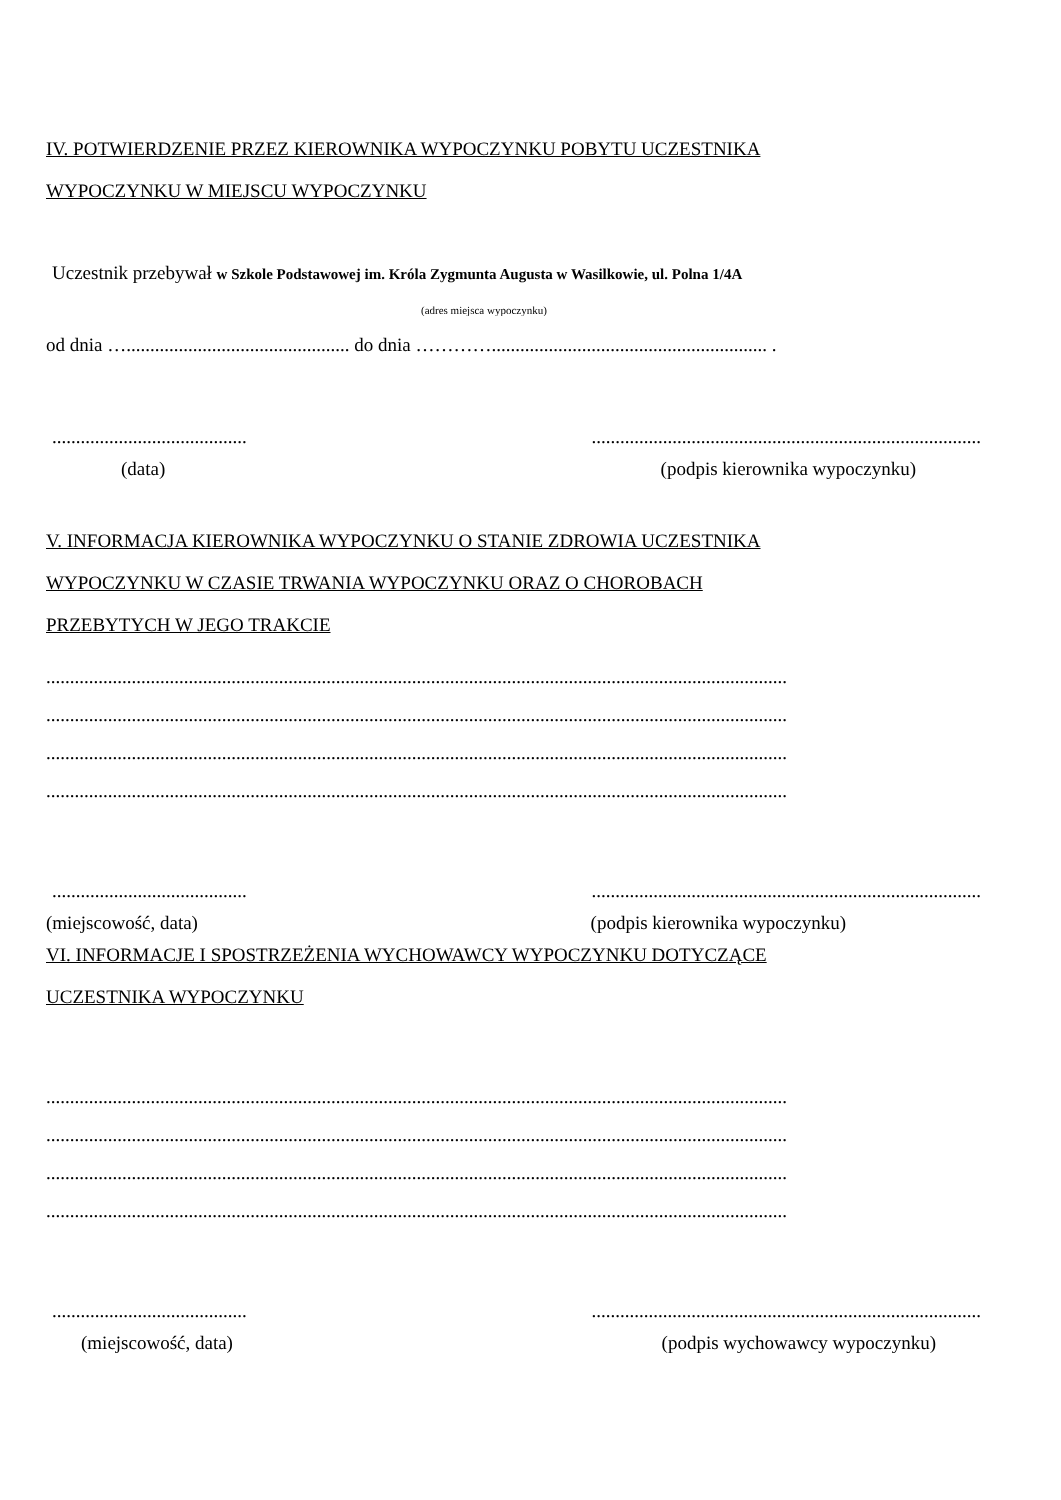IV. POTWIERDZENIE PRZEZ KIEROWNIKA WYPOCZYNKU POBYTU UCZESTNIKA
WYPOCZYNKU W MIEJSCU WYPOCZYNKU
Uczestnik przebywał w Szkole Podstawowej im. Króla Zygmunta Augusta w Wasilkowie, ul. Polna 1/4A
(adres miejsca wypoczynku)
od dnia …............................................... do dnia ………….......................................................... .
...........................................................................................................................
(data) (podpis kierownika wypoczynku)
V. INFORMACJA KIEROWNIKA WYPOCZYNKU O STANIE ZDROWIA UCZESTNIKA
WYPOCZYNKU W CZASIE TRWANIA WYPOCZYNKU ORAZ O CHOROBACH
PRZEBYTYCH W JEGO TRAKCIE
............................................................................................................................................................
............................................................................................................................................................
............................................................................................................................................................
............................................................................................................................................................
...........................................................................................................................
(miejscowość, data) (podpis kierownika wypoczynku)
VI. INFORMACJE I SPOSTRZEŻENIA WYCHOWAWCY WYPOCZYNKU DOTYCZĄCE
UCZESTNIKA WYPOCZYNKU
............................................................................................................................................................
............................................................................................................................................................
............................................................................................................................................................
............................................................................................................................................................
...........................................................................................................................
(miejscowość, data) (podpis wychowawcy wypoczynku)